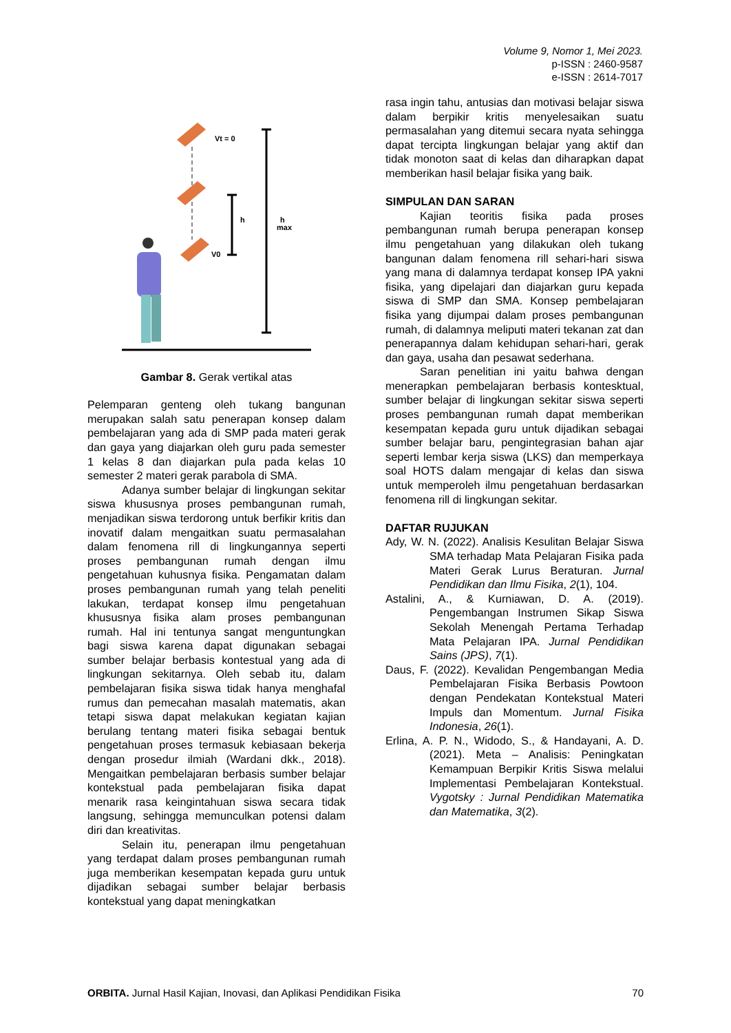Volume 9, Nomor 1, Mei 2023.
p-ISSN : 2460-9587
e-ISSN : 2614-7017
Vt = 0
h
h
max
V0
Gambar 8. Gerak vertikal atas
Pelemparan genteng oleh tukang bangunan merupakan salah satu penerapan konsep dalam pembelajaran yang ada di SMP pada materi gerak dan gaya yang diajarkan oleh guru pada semester 1 kelas 8 dan diajarkan pula pada kelas 10 semester 2 materi gerak parabola di SMA.
Adanya sumber belajar di lingkungan sekitar siswa khususnya proses pembangunan rumah, menjadikan siswa terdorong untuk berfikir kritis dan inovatif dalam mengaitkan suatu permasalahan dalam fenomena rill di lingkungannya seperti proses pembangunan rumah dengan ilmu pengetahuan kuhusnya fisika. Pengamatan dalam proses pembangunan rumah yang telah peneliti lakukan, terdapat konsep ilmu pengetahuan khususnya fisika alam proses pembangunan rumah. Hal ini tentunya sangat menguntungkan bagi siswa karena dapat digunakan sebagai sumber belajar berbasis kontestual yang ada di lingkungan sekitarnya. Oleh sebab itu, dalam pembelajaran fisika siswa tidak hanya menghafal rumus dan pemecahan masalah matematis, akan tetapi siswa dapat melakukan kegiatan kajian berulang tentang materi fisika sebagai bentuk pengetahuan proses termasuk kebiasaan bekerja dengan prosedur ilmiah (Wardani dkk., 2018). Mengaitkan pembelajaran berbasis sumber belajar kontekstual pada pembelajaran fisika dapat menarik rasa keingintahuan siswa secara tidak langsung, sehingga memunculkan potensi dalam diri dan kreativitas.
Selain itu, penerapan ilmu pengetahuan yang terdapat dalam proses pembangunan rumah juga memberikan kesempatan kepada guru untuk dijadikan sebagai sumber belajar berbasis kontekstual yang dapat meningkatkan
rasa ingin tahu, antusias dan motivasi belajar siswa dalam berpikir kritis menyelesaikan suatu permasalahan yang ditemui secara nyata sehingga dapat tercipta lingkungan belajar yang aktif dan tidak monoton saat di kelas dan diharapkan dapat memberikan hasil belajar fisika yang baik.
SIMPULAN DAN SARAN
Kajian teoritis fisika pada proses pembangunan rumah berupa penerapan konsep ilmu pengetahuan yang dilakukan oleh tukang bangunan dalam fenomena rill sehari-hari siswa yang mana di dalamnya terdapat konsep IPA yakni fisika, yang dipelajari dan diajarkan guru kepada siswa di SMP dan SMA. Konsep pembelajaran fisika yang dijumpai dalam proses pembangunan rumah, di dalamnya meliputi materi tekanan zat dan penerapannya dalam kehidupan sehari-hari, gerak dan gaya, usaha dan pesawat sederhana.
Saran penelitian ini yaitu bahwa dengan menerapkan pembelajaran berbasis kontesktual, sumber belajar di lingkungan sekitar siswa seperti proses pembangunan rumah dapat memberikan kesempatan kepada guru untuk dijadikan sebagai sumber belajar baru, pengintegrasian bahan ajar seperti lembar kerja siswa (LKS) dan memperkaya soal HOTS dalam mengajar di kelas dan siswa untuk memperoleh ilmu pengetahuan berdasarkan fenomena rill di lingkungan sekitar.
DAFTAR RUJUKAN
Ady, W. N. (2022). Analisis Kesulitan Belajar Siswa SMA terhadap Mata Pelajaran Fisika pada Materi Gerak Lurus Beraturan. Jurnal Pendidikan dan Ilmu Fisika, 2(1), 104.
Astalini, A., & Kurniawan, D. A. (2019). Pengembangan Instrumen Sikap Siswa Sekolah Menengah Pertama Terhadap Mata Pelajaran IPA. Jurnal Pendidikan Sains (JPS), 7(1).
Daus, F. (2022). Kevalidan Pengembangan Media Pembelajaran Fisika Berbasis Powtoon dengan Pendekatan Kontekstual Materi Impuls dan Momentum. Jurnal Fisika Indonesia, 26(1).
Erlina, A. P. N., Widodo, S., & Handayani, A. D. (2021). Meta – Analisis: Peningkatan Kemampuan Berpikir Kritis Siswa melalui Implementasi Pembelajaran Kontekstual. Vygotsky : Jurnal Pendidikan Matematika dan Matematika, 3(2).
ORBITA. Jurnal Hasil Kajian, Inovasi, dan Aplikasi Pendidikan Fisika 70